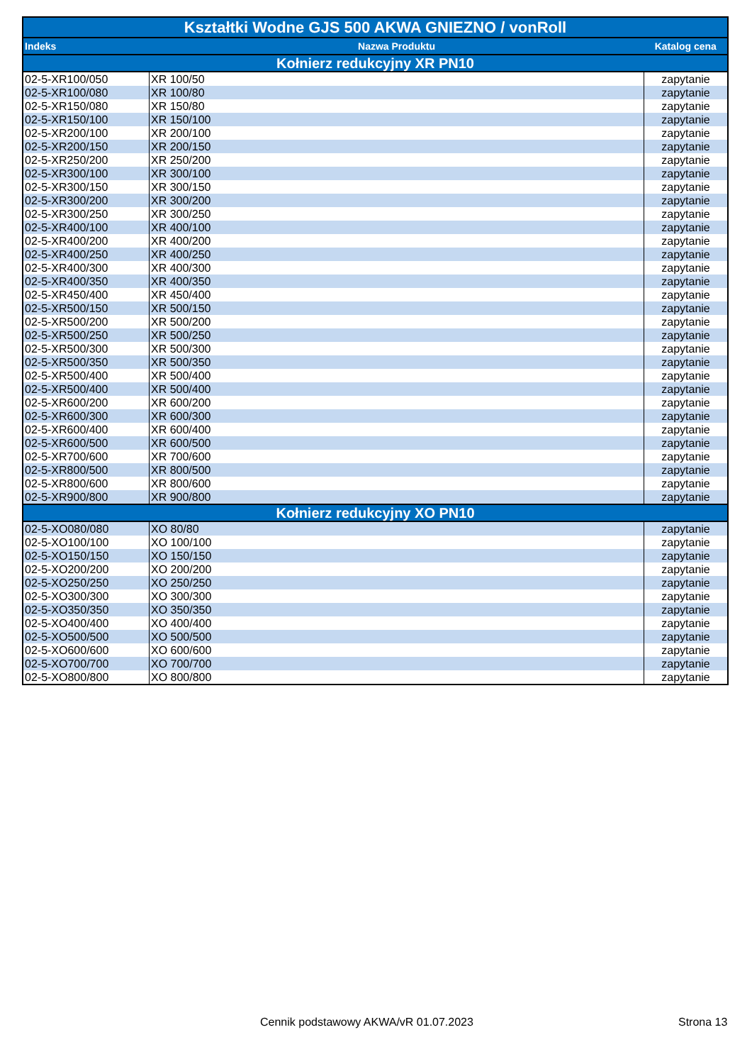| Kształtki Wodne GJS 500 AKWA GNIEZNO / vonRoll | | |
| Indeks | Nazwa Produktu | Katalog cena |
| Kołnierz redukcyjny XR PN10 | | |
| 02-5-XR100/050 | XR 100/50 | zapytanie |
| 02-5-XR100/080 | XR 100/80 | zapytanie |
| 02-5-XR150/080 | XR 150/80 | zapytanie |
| 02-5-XR150/100 | XR 150/100 | zapytanie |
| 02-5-XR200/100 | XR 200/100 | zapytanie |
| 02-5-XR200/150 | XR 200/150 | zapytanie |
| 02-5-XR250/200 | XR 250/200 | zapytanie |
| 02-5-XR300/100 | XR 300/100 | zapytanie |
| 02-5-XR300/150 | XR 300/150 | zapytanie |
| 02-5-XR300/200 | XR 300/200 | zapytanie |
| 02-5-XR300/250 | XR 300/250 | zapytanie |
| 02-5-XR400/100 | XR 400/100 | zapytanie |
| 02-5-XR400/200 | XR 400/200 | zapytanie |
| 02-5-XR400/250 | XR 400/250 | zapytanie |
| 02-5-XR400/300 | XR 400/300 | zapytanie |
| 02-5-XR400/350 | XR 400/350 | zapytanie |
| 02-5-XR450/400 | XR 450/400 | zapytanie |
| 02-5-XR500/150 | XR 500/150 | zapytanie |
| 02-5-XR500/200 | XR 500/200 | zapytanie |
| 02-5-XR500/250 | XR 500/250 | zapytanie |
| 02-5-XR500/300 | XR 500/300 | zapytanie |
| 02-5-XR500/350 | XR 500/350 | zapytanie |
| 02-5-XR500/400 | XR 500/400 | zapytanie |
| 02-5-XR500/400 | XR 500/400 | zapytanie |
| 02-5-XR600/200 | XR 600/200 | zapytanie |
| 02-5-XR600/300 | XR 600/300 | zapytanie |
| 02-5-XR600/400 | XR 600/400 | zapytanie |
| 02-5-XR600/500 | XR 600/500 | zapytanie |
| 02-5-XR700/600 | XR 700/600 | zapytanie |
| 02-5-XR800/500 | XR 800/500 | zapytanie |
| 02-5-XR800/600 | XR 800/600 | zapytanie |
| 02-5-XR900/800 | XR 900/800 | zapytanie |
| Kołnierz redukcyjny XO PN10 | | |
| 02-5-XO080/080 | XO 80/80 | zapytanie |
| 02-5-XO100/100 | XO 100/100 | zapytanie |
| 02-5-XO150/150 | XO 150/150 | zapytanie |
| 02-5-XO200/200 | XO 200/200 | zapytanie |
| 02-5-XO250/250 | XO 250/250 | zapytanie |
| 02-5-XO300/300 | XO 300/300 | zapytanie |
| 02-5-XO350/350 | XO 350/350 | zapytanie |
| 02-5-XO400/400 | XO 400/400 | zapytanie |
| 02-5-XO500/500 | XO 500/500 | zapytanie |
| 02-5-XO600/600 | XO 600/600 | zapytanie |
| 02-5-XO700/700 | XO 700/700 | zapytanie |
| 02-5-XO800/800 | XO 800/800 | zapytanie |
Cennik podstawowy AKWA/vR 01.07.2023
Strona 13